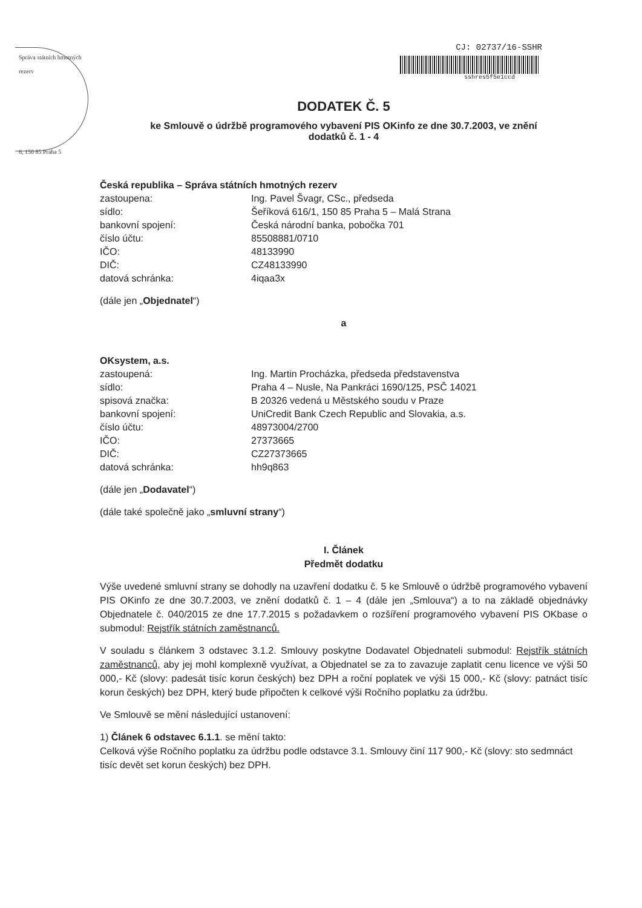Správa státních hmotných rezerv
6, 150 85 Praha 5
CJ: 02737/16-SSHR
sshres5f5e1ccd
DODATEK Č. 5
ke Smlouvě o údržbě programového vybavení PIS OKinfo ze dne 30.7.2003, ve znění
dodatků č. 1 - 4
Česká republika – Správa státních hmotných rezerv zastoupena: Ing. Pavel Švagr, CSc., předseda sídlo: Šeříková 616/1, 150 85 Praha 5 – Malá Strana bankovní spojení: Česká národní banka, pobočka 701 číslo účtu: 85508881/0710 IČO: 48133990 DIČ: CZ48133990 datová schránka: 4iqaa3x
(dále jen „Objednatel“)
a
OKsystem, a.s. zastoupená: Ing. Martin Procházka, předseda představenstva sídlo: Praha 4 – Nusle, Na Pankráci 1690/125, PSČ 14021 spisová značka: B 20326 vedená u Městského soudu v Praze bankovní spojení: UniCredit Bank Czech Republic and Slovakia, a.s. číslo účtu: 48973004/2700 IČO: 27373665 DIČ: CZ27373665 datová schránka: hh9q863
(dále jen „Dodavatel“)
(dále také společně jako „smluvní strany“)
I. Článek
Předmět dodatku
Výše uvedené smluvní strany se dohodly na uzavření dodatku č. 5 ke Smlouvě o údržbě programového vybavení PIS OKinfo ze dne 30.7.2003, ve znění dodatků č. 1 – 4 (dále jen „Smlouva“) a to na základě objednávky Objednatele č. 040/2015 ze dne 17.7.2015 s požadavkem o rozšíření programového vybavení PIS OKbase o submodul: Rejstřík státních zaměstnanců.
V souladu s článkem 3 odstavec 3.1.2. Smlouvy poskytne Dodavatel Objednateli submodul: Rejstřík státních zaměstnanců, aby jej mohl komplexně využívat, a Objednatel se za to zavazuje zaplatit cenu licence ve výši 50 000,- Kč (slovy: padesát tisíc korun českých) bez DPH a roční poplatek ve výši 15 000,- Kč (slovy: patnáct tisíc korun českých) bez DPH, který bude připočten k celkové výši Ročního poplatku za údržbu.
Ve Smlouvě se mění následující ustanovení:
1) Článek 6 odstavec 6.1.1. se mění takto:
Celková výše Ročního poplatku za údržbu podle odstavce 3.1. Smlouvy činí 117 900,- Kč (slovy: sto sedmnáct tisíc devět set korun českých) bez DPH.